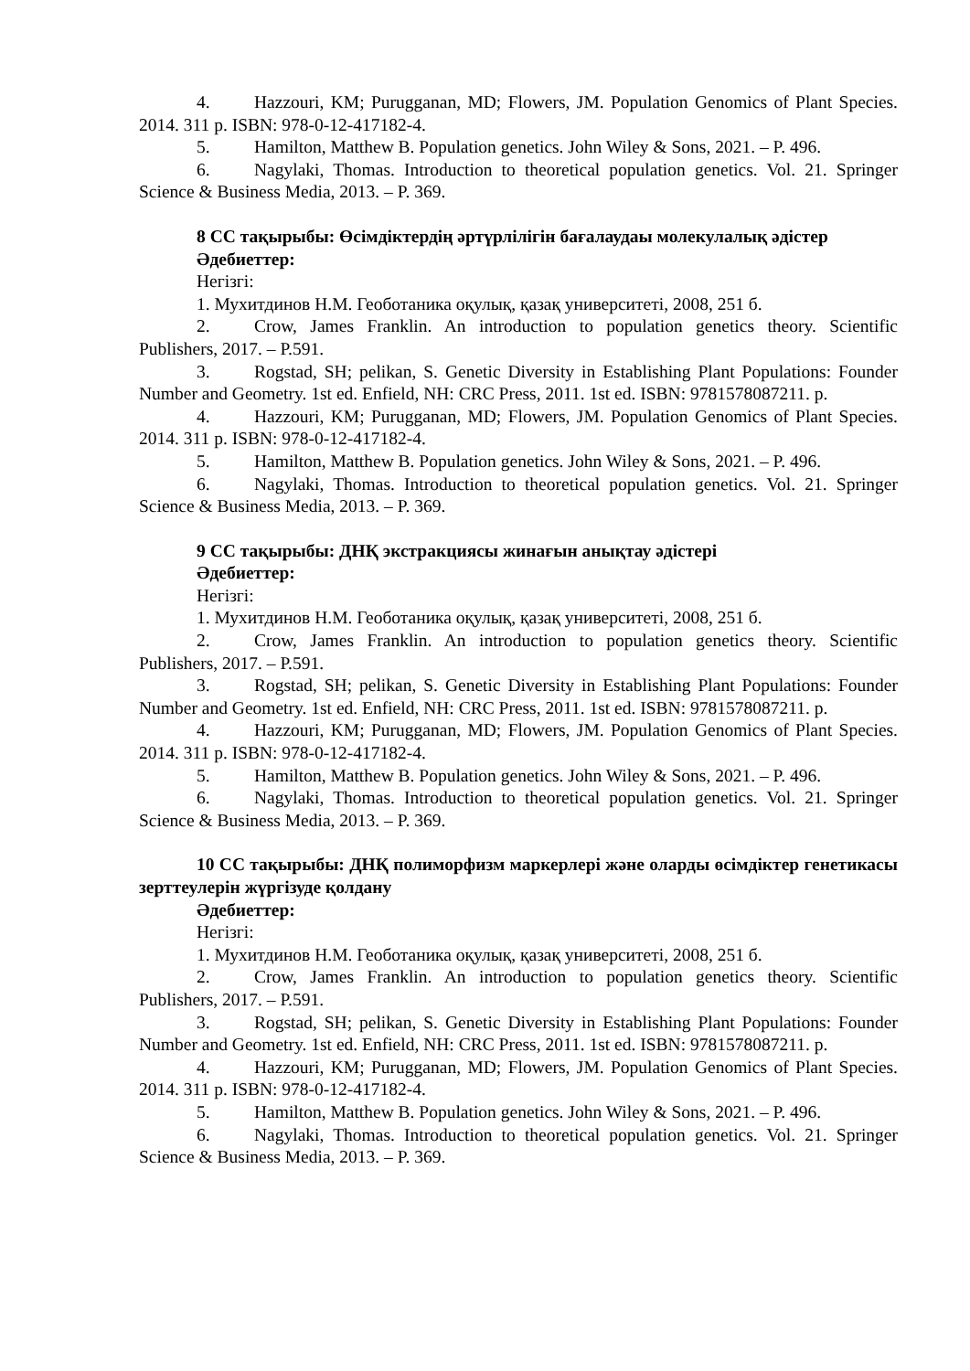4. Hazzouri, KM; Purugganan, MD; Flowers, JM. Population Genomics of Plant Species. 2014. 311 p. ISBN: 978-0-12-417182-4.
5. Hamilton, Matthew B. Population genetics. John Wiley & Sons, 2021. – P. 496.
6. Nagylaki, Thomas. Introduction to theoretical population genetics. Vol. 21. Springer Science & Business Media, 2013. – P. 369.
8 СС тақырыбы: Өсімдіктердің әртүрлілігін бағалаудаы молекулалық әдістер
Әдебиеттер:
Негізгі:
1. Мухитдинов Н.М. Геоботаника оқулық, қазақ университеті, 2008, 251 б.
2. Crow, James Franklin. An introduction to population genetics theory. Scientific Publishers, 2017. – P.591.
3. Rogstad, SH; pelikan, S. Genetic Diversity in Establishing Plant Populations: Founder Number and Geometry. 1st ed. Enfield, NH: CRC Press, 2011. 1st ed. ISBN: 9781578087211. p.
4. Hazzouri, KM; Purugganan, MD; Flowers, JM. Population Genomics of Plant Species. 2014. 311 p. ISBN: 978-0-12-417182-4.
5. Hamilton, Matthew B. Population genetics. John Wiley & Sons, 2021. – P. 496.
6. Nagylaki, Thomas. Introduction to theoretical population genetics. Vol. 21. Springer Science & Business Media, 2013. – P. 369.
9 СС тақырыбы: ДНҚ экстракциясы жинағын анықтау әдістері
Әдебиеттер:
Негізгі:
1. Мухитдинов Н.М. Геоботаника оқулық, қазақ университеті, 2008, 251 б.
2. Crow, James Franklin. An introduction to population genetics theory. Scientific Publishers, 2017. – P.591.
3. Rogstad, SH; pelikan, S. Genetic Diversity in Establishing Plant Populations: Founder Number and Geometry. 1st ed. Enfield, NH: CRC Press, 2011. 1st ed. ISBN: 9781578087211. p.
4. Hazzouri, KM; Purugganan, MD; Flowers, JM. Population Genomics of Plant Species. 2014. 311 p. ISBN: 978-0-12-417182-4.
5. Hamilton, Matthew B. Population genetics. John Wiley & Sons, 2021. – P. 496.
6. Nagylaki, Thomas. Introduction to theoretical population genetics. Vol. 21. Springer Science & Business Media, 2013. – P. 369.
10 СС тақырыбы: ДНҚ полиморфизм маркерлері және оларды өсімдіктер генетикасы зерттеулерін жүргізуде қолдану
Әдебиеттер:
Негізгі:
1. Мухитдинов Н.М. Геоботаника оқулық, қазақ университеті, 2008, 251 б.
2. Crow, James Franklin. An introduction to population genetics theory. Scientific Publishers, 2017. – P.591.
3. Rogstad, SH; pelikan, S. Genetic Diversity in Establishing Plant Populations: Founder Number and Geometry. 1st ed. Enfield, NH: CRC Press, 2011. 1st ed. ISBN: 9781578087211. p.
4. Hazzouri, KM; Purugganan, MD; Flowers, JM. Population Genomics of Plant Species. 2014. 311 p. ISBN: 978-0-12-417182-4.
5. Hamilton, Matthew B. Population genetics. John Wiley & Sons, 2021. – P. 496.
6. Nagylaki, Thomas. Introduction to theoretical population genetics. Vol. 21. Springer Science & Business Media, 2013. – P. 369.